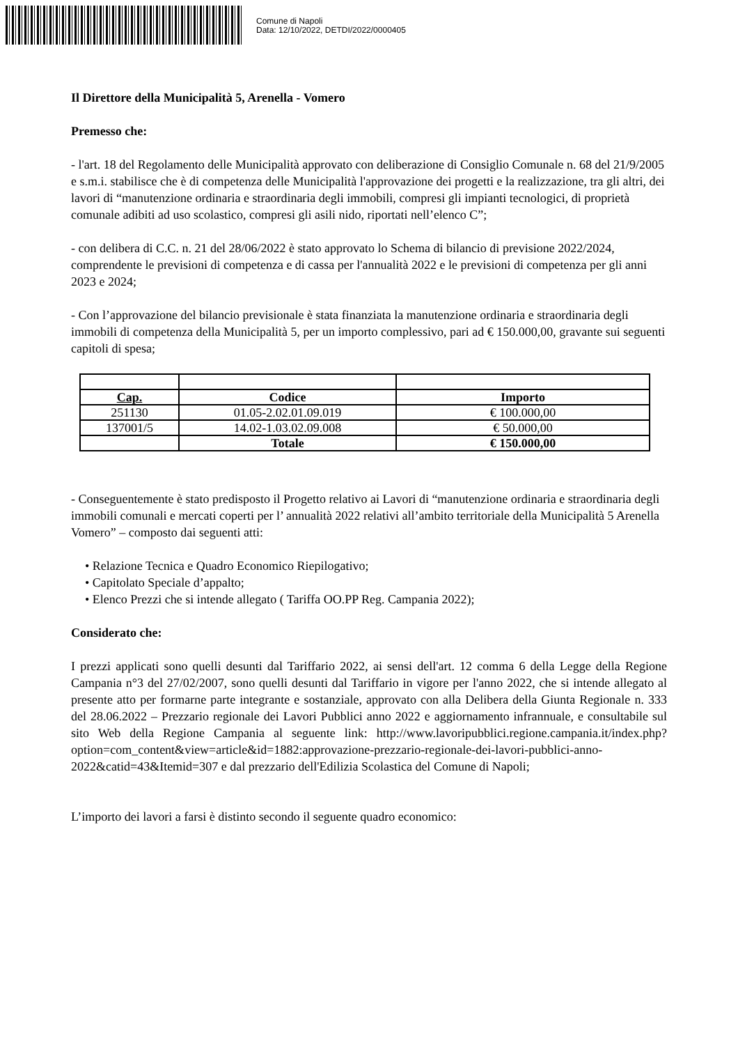Comune di Napoli
Data: 12/10/2022, DETDI/2022/0000405
Il Direttore della Municipalità 5, Arenella - Vomero
Premesso che:
- l'art. 18 del Regolamento delle Municipalità approvato con deliberazione di Consiglio Comunale n. 68 del 21/9/2005 e s.m.i. stabilisce che è di competenza delle Municipalità l'approvazione dei progetti e la realizzazione, tra gli altri, dei lavori di “manutenzione ordinaria e straordinaria degli immobili, compresi gli impianti tecnologici, di proprietà comunale adibiti ad uso scolastico, compresi gli asili nido, riportati nell’elenco C”;
- con delibera di C.C. n. 21 del 28/06/2022 è stato approvato lo Schema di bilancio di previsione 2022/2024, comprendente le previsioni di competenza e di cassa per l'annualità 2022 e le previsioni di competenza per gli anni 2023 e 2024;
- Con l’approvazione del bilancio previsionale è stata finanziata la manutenzione ordinaria e straordinaria degli immobili di competenza della Municipalità 5, per un importo complessivo, pari ad € 150.000,00, gravante sui seguenti capitoli di spesa;
| Cap. | Codice | Importo |
| --- | --- | --- |
| 251130 | 01.05-2.02.01.09.019 | € 100.000,00 |
| 137001/5 | 14.02-1.03.02.09.008 | € 50.000,00 |
| | Totale | € 150.000,00 |
- Conseguentemente è stato predisposto il Progetto relativo ai Lavori di “manutenzione ordinaria e straordinaria degli immobili comunali e mercati coperti per l’ annualità 2022 relativi all’ambito territoriale della Municipalità 5 Arenella Vomero” – composto dai seguenti atti:
• Relazione Tecnica e Quadro Economico Riepilogativo;
• Capitolato Speciale d’appalto;
• Elenco Prezzi che si intende allegato ( Tariffa OO.PP Reg. Campania 2022);
Considerato che:
I prezzi applicati sono quelli desunti dal Tariffario 2022, ai sensi dell'art. 12 comma 6 della Legge della Regione Campania n°3 del 27/02/2007, sono quelli desunti dal Tariffario in vigore per l'anno 2022, che si intende allegato al presente atto per formarne parte integrante e sostanziale, approvato con alla Delibera della Giunta Regionale n. 333 del 28.06.2022 – Prezzario regionale dei Lavori Pubblici anno 2022 e aggiornamento infrannuale, e consultabile sul sito Web della Regione Campania al seguente link: http://www.lavoripubblici.regione.campania.it/index.php? option=com_content&view=article&id=1882:approvazione-prezzario-regionale-dei-lavori-pubblici-anno-2022&catid=43&Itemid=307 e dal prezzario dell'Edilizia Scolastica del Comune di Napoli;
L’importo dei lavori a farsi è distinto secondo il seguente quadro economico: